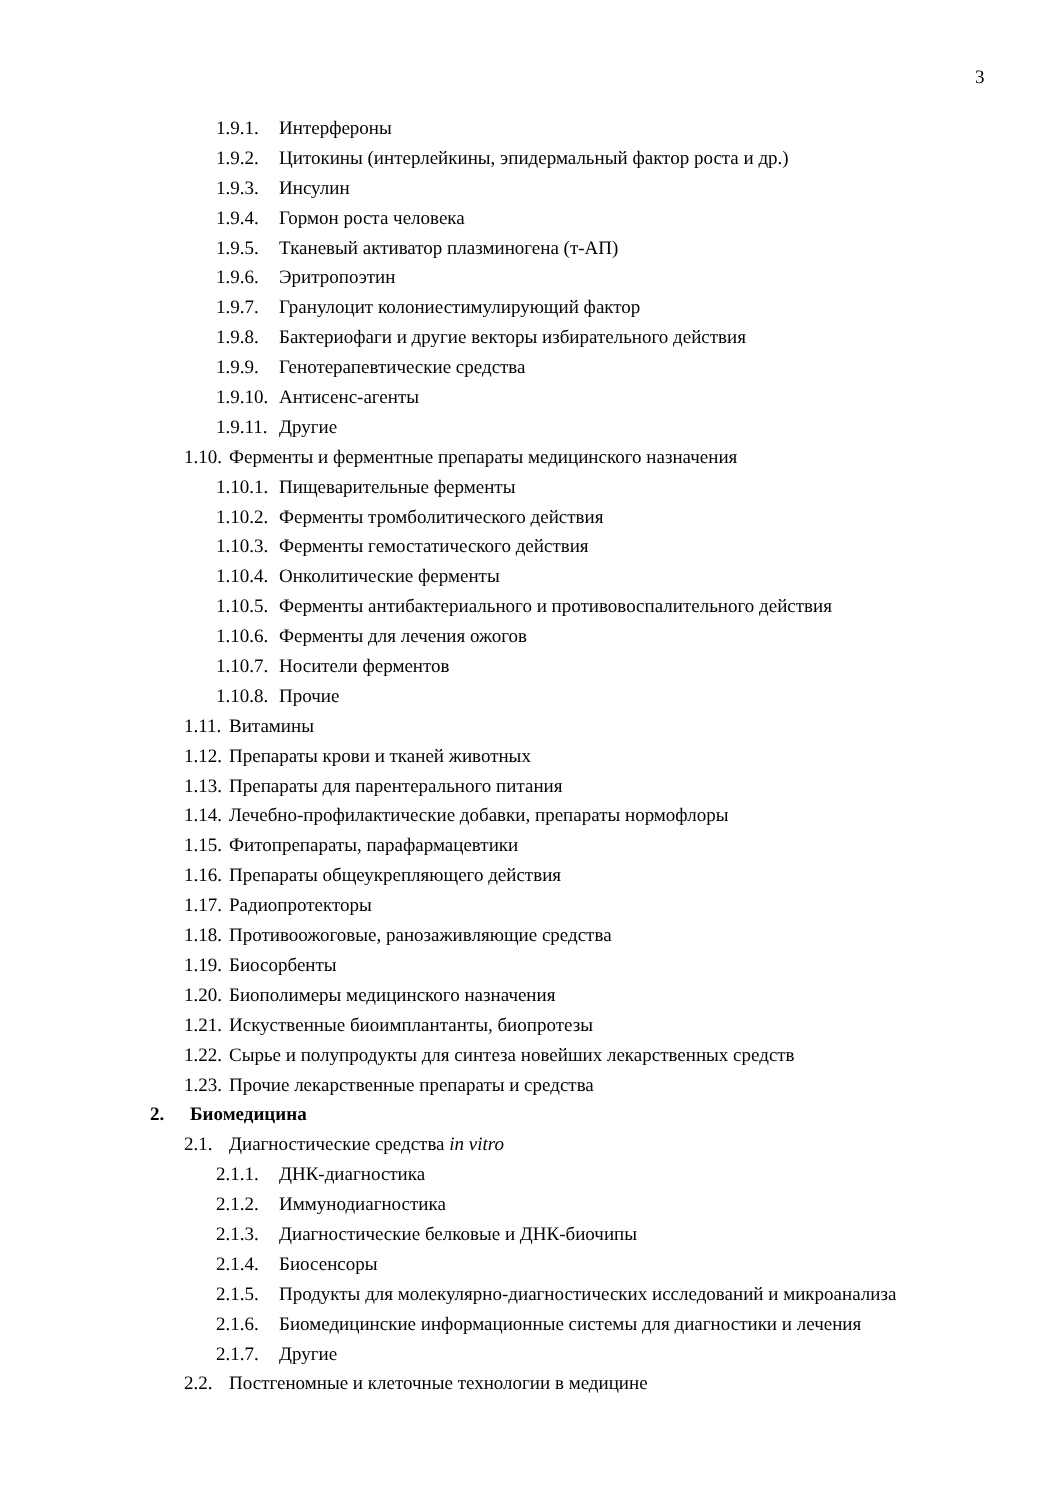3
1.9.1. Интерфероны
1.9.2. Цитокины (интерлейкины, эпидермальный фактор роста и др.)
1.9.3. Инсулин
1.9.4. Гормон роста человека
1.9.5. Тканевый активатор плазминогена (т-АП)
1.9.6. Эритропоэтин
1.9.7. Гранулоцит колониестимулирующий фактор
1.9.8. Бактериофаги и другие векторы избирательного действия
1.9.9. Генотерапевтические средства
1.9.10. Антисенс-агенты
1.9.11. Другие
1.10. Ферменты и ферментные препараты медицинского назначения
1.10.1. Пищеварительные ферменты
1.10.2. Ферменты тромболитического действия
1.10.3. Ферменты гемостатического действия
1.10.4. Онколитические ферменты
1.10.5. Ферменты антибактериального и противовоспалительного действия
1.10.6. Ферменты для лечения ожогов
1.10.7. Носители ферментов
1.10.8. Прочие
1.11. Витамины
1.12. Препараты крови и тканей животных
1.13. Препараты для парентерального питания
1.14. Лечебно-профилактические добавки, препараты нормофлоры
1.15. Фитопрепараты, парафармацевтики
1.16. Препараты общеукрепляющего действия
1.17. Радиопротекторы
1.18. Противоожоговые, ранозаживляющие средства
1.19. Биосорбенты
1.20. Биополимеры медицинского назначения
1.21. Искуственные биоимплантанты, биопротезы
1.22. Сырье и полупродукты для синтеза новейших лекарственных средств
1.23. Прочие лекарственные препараты и средства
2. Биомедицина
2.1. Диагностические средства in vitro
2.1.1. ДНК-диагностика
2.1.2. Иммунодиагностика
2.1.3. Диагностические белковые и ДНК-биочипы
2.1.4. Биосенсоры
2.1.5. Продукты для молекулярно-диагностических исследований и микроанализа
2.1.6. Биомедицинские информационные системы для диагностики и лечения
2.1.7. Другие
2.2. Постгеномные и клеточные технологии в медицине